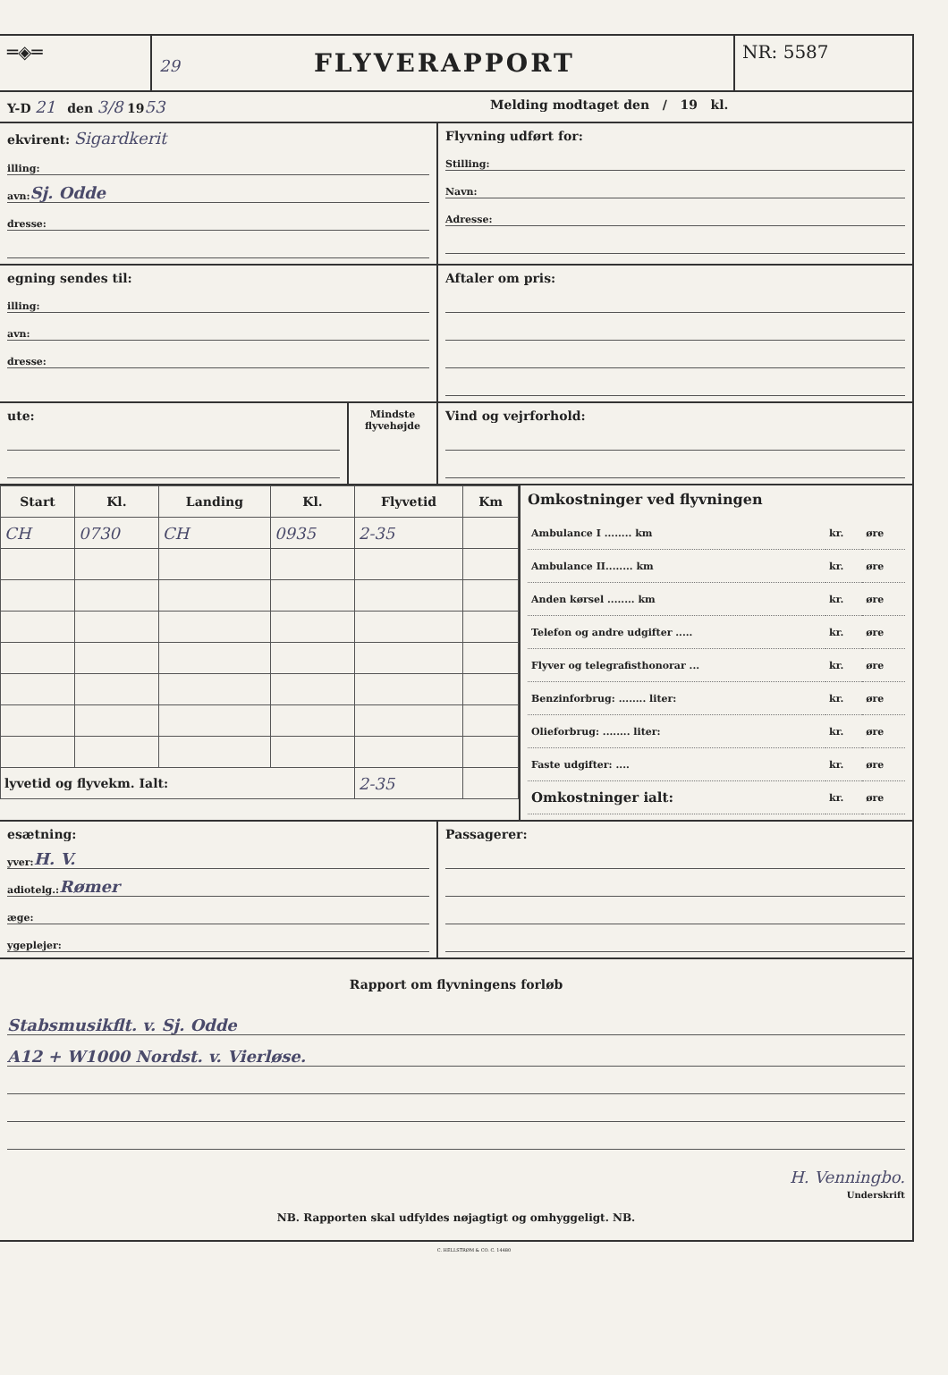═◈═ 29
FLYVERAPPORT
NR: 5587
Y-D 21 den 3/8 1953
Melding modtaget den / 19 kl.
ekvirent: Sigardkerit
illing:
avn: Sj. Odde
dresse:
Flyvning udført for:
Stilling:
Navn:
Adresse:
egning sendes til:
illing:
avn:
dresse:
Aftaler om pris:
ute:
Mindste flyvehøjde
Vind og vejrforhold:
| Start | Kl. | Landing | Kl. | Flyvetid | Km |
| --- | --- | --- | --- | --- | --- |
| CH | 0730 | CH | 0935 | 2-35 | |
| lyvetid og flyvekm. Ialt: | | | | 2-35 | |
Omkostninger ved flyvningen
| Ambulance I ........ km | kr. | øre |
| Ambulance II........ km | kr. | øre |
| Anden kørsel ........ km | kr. | øre |
| Telefon og andre udgifter ..... | kr. | øre |
| Flyver og telegrafisthonorar ... | kr. | øre |
| Benzinforbrug: ........ liter: | kr. | øre |
| Olieforbrug: ........ liter: | kr. | øre |
| Faste udgifter: .... | kr. | øre |
| Omkostninger ialt: | kr. | øre |
esætning:
yver: H. V.
adiotelg.: Rømer
æge:
ygeplejer:
Passagerer:
Rapport om flyvningens forløb
Stabsmusikflt. v. Sj. Odde
A12 + W1000 Nordst. v. Vierløse.
H. Venningbo.
Underskrift
NB. Rapporten skal udfyldes nøjagtigt og omhyggeligt. NB.
C. HELLSTRØM & CO. C. 14480